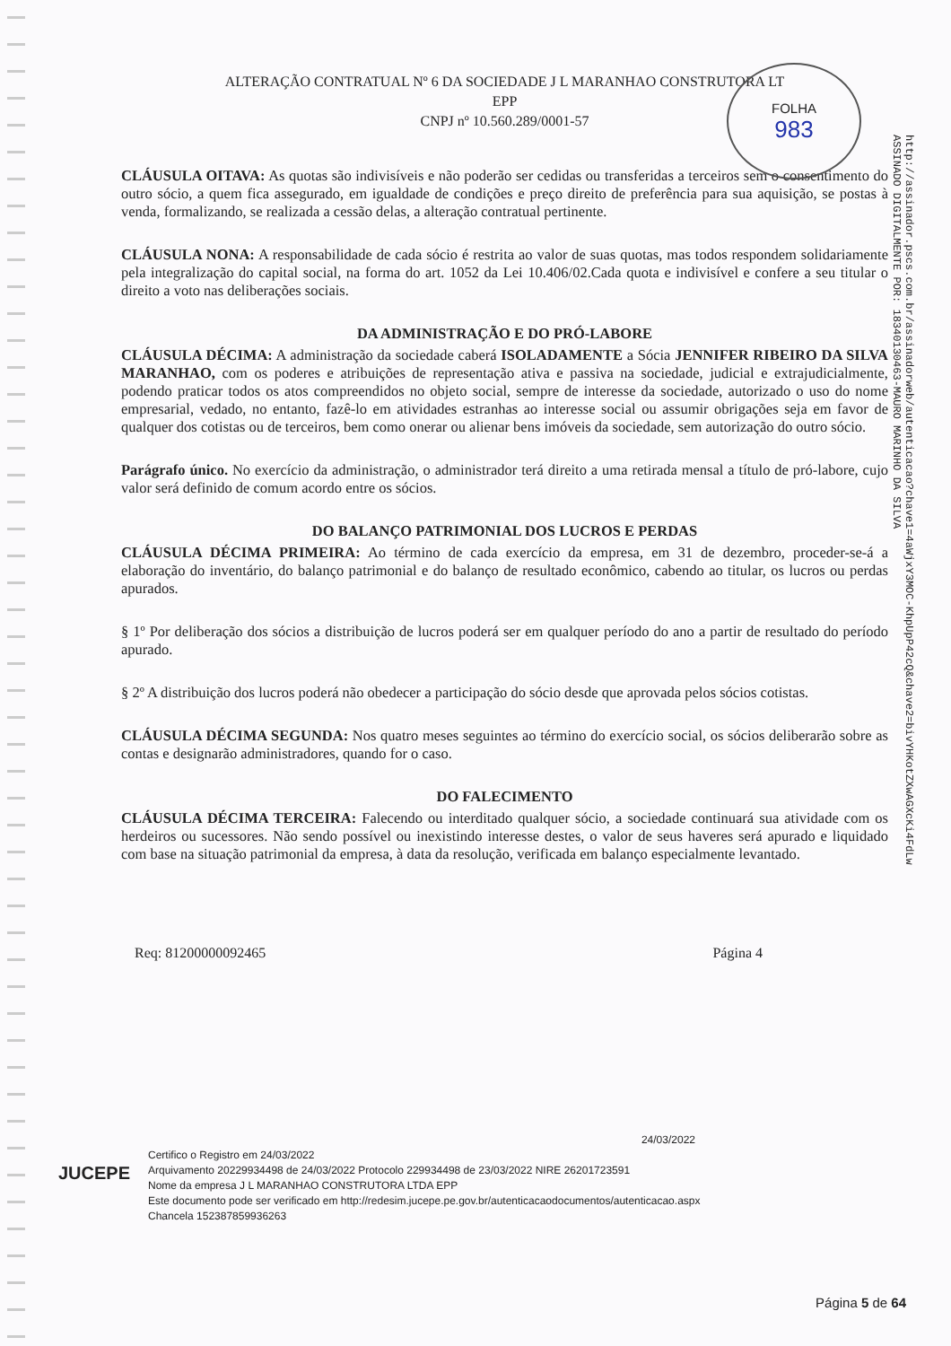FOLHA
983
http://assinador.pscs.com.br/assinadorweb/autenticacao?chave1=4aWjxY3MOC-KhpUpP42cQ&chave2=bivYHKotZXwAGXcKi4FdLw
ASSINADO DIGITALMENTE POR: 18340130463-MAURO MARINHO DA SILVA
ALTERAÇÃO CONTRATUAL Nº 6 DA SOCIEDADE J L MARANHAO CONSTRUTORA LT
EPP
CNPJ nº 10.560.289/0001-57
CLÁUSULA OITAVA: As quotas são indivisíveis e não poderão ser cedidas ou transferidas a terceiros sem o consentimento do outro sócio, a quem fica assegurado, em igualdade de condições e preço direito de preferência para sua aquisição, se postas à venda, formalizando, se realizada a cessão delas, a alteração contratual pertinente.
CLÁUSULA NONA: A responsabilidade de cada sócio é restrita ao valor de suas quotas, mas todos respondem solidariamente pela integralização do capital social, na forma do art. 1052 da Lei 10.406/02.Cada quota e indivisível e confere a seu titular o direito a voto nas deliberações sociais.
DA ADMINISTRAÇÃO E DO PRÓ-LABORE
CLÁUSULA DÉCIMA: A administração da sociedade caberá ISOLADAMENTE a Sócia JENNIFER RIBEIRO DA SILVA MARANHAO, com os poderes e atribuições de representação ativa e passiva na sociedade, judicial e extrajudicialmente, podendo praticar todos os atos compreendidos no objeto social, sempre de interesse da sociedade, autorizado o uso do nome empresarial, vedado, no entanto, fazê-lo em atividades estranhas ao interesse social ou assumir obrigações seja em favor de qualquer dos cotistas ou de terceiros, bem como onerar ou alienar bens imóveis da sociedade, sem autorização do outro sócio.
Parágrafo único. No exercício da administração, o administrador terá direito a uma retirada mensal a título de pró-labore, cujo valor será definido de comum acordo entre os sócios.
DO BALANÇO PATRIMONIAL DOS LUCROS E PERDAS
CLÁUSULA DÉCIMA PRIMEIRA: Ao término de cada exercício da empresa, em 31 de dezembro, proceder-se-á a elaboração do inventário, do balanço patrimonial e do balanço de resultado econômico, cabendo ao titular, os lucros ou perdas apurados.
§ 1º Por deliberação dos sócios a distribuição de lucros poderá ser em qualquer período do ano a partir de resultado do período apurado.
§ 2º A distribuição dos lucros poderá não obedecer a participação do sócio desde que aprovada pelos sócios cotistas.
CLÁUSULA DÉCIMA SEGUNDA: Nos quatro meses seguintes ao término do exercício social, os sócios deliberarão sobre as contas e designarão administradores, quando for o caso.
DO FALECIMENTO
CLÁUSULA DÉCIMA TERCEIRA: Falecendo ou interditado qualquer sócio, a sociedade continuará sua atividade com os herdeiros ou sucessores. Não sendo possível ou inexistindo interesse destes, o valor de seus haveres será apurado e liquidado com base na situação patrimonial da empresa, à data da resolução, verificada em balanço especialmente levantado.
Req: 81200000092465 Página 4
24/03/2022
JUCEPE Certifico o Registro em 24/03/2022
Arquivamento 20229934498 de 24/03/2022 Protocolo 229934498 de 23/03/2022 NIRE 26201723591
Nome da empresa J L MARANHAO CONSTRUTORA LTDA EPP
Este documento pode ser verificado em http://redesim.jucepe.pe.gov.br/autenticacaodocumentos/autenticacao.aspx
Chancela 152387859936263
Página 5 de 64